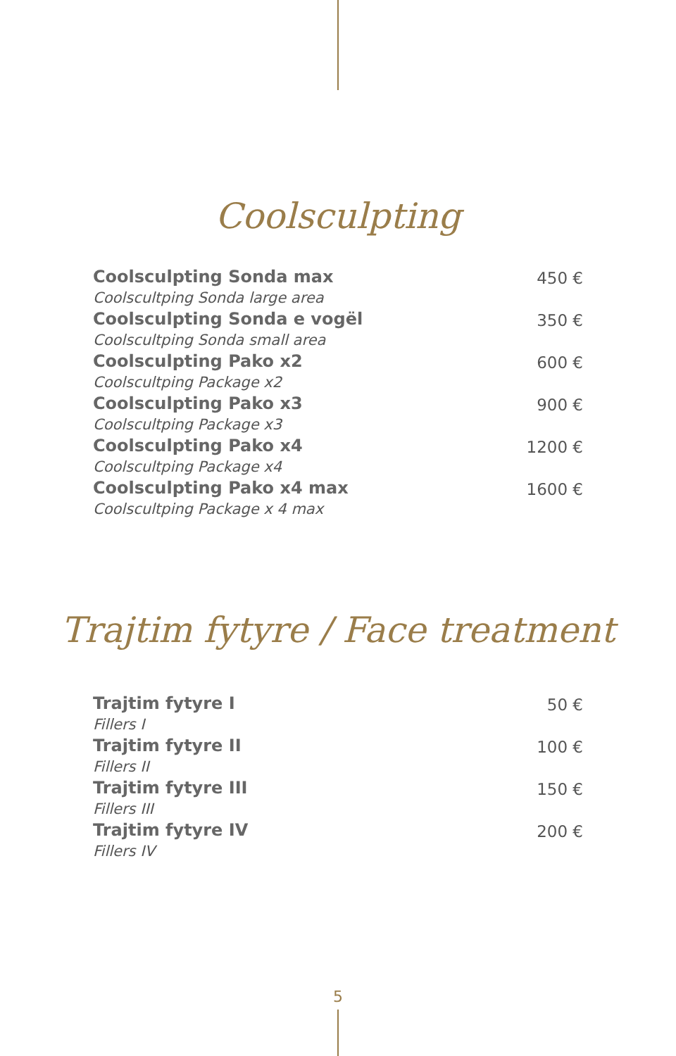Coolsculpting
| Coolsculpting Sonda max Coolscultping Sonda large area | 450 € |
| Coolsculpting Sonda e vogël Coolscultping Sonda small area | 350 € |
| Coolsculpting Pako x2 Coolscultping Package x2 | 600 € |
| Coolsculpting Pako x3 Coolscultping Package x3 | 900 € |
| Coolsculpting Pako x4 Coolscultping Package x4 | 1200 € |
| Coolsculpting Pako x4 max Coolscultping Package x 4 max | 1600 € |
Trajtim fytyre / Face treatment
| Trajtim fytyre I Fillers I | 50 € |
| Trajtim fytyre II Fillers II | 100 € |
| Trajtim fytyre III Fillers III | 150 € |
| Trajtim fytyre IV Fillers IV | 200 € |
5